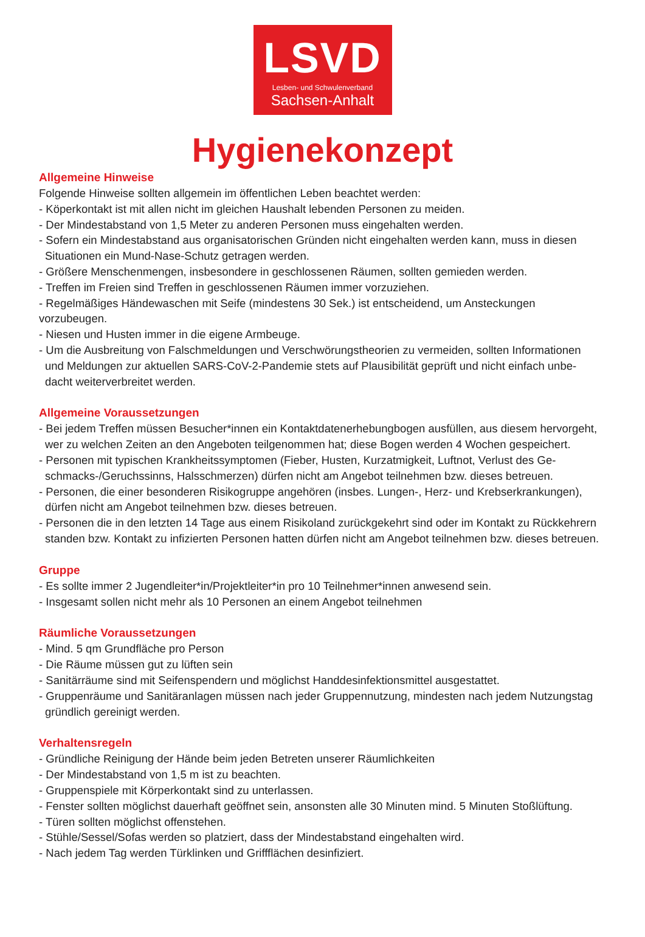LSVD
Lesben- und Schwulenverband
Sachsen-Anhalt
Hygienekonzept
Allgemeine Hinweise
Folgende Hinweise sollten allgemein im öffentlichen Leben beachtet werden:
- Köperkontakt ist mit allen nicht im gleichen Haushalt lebenden Personen zu meiden.
- Der Mindestabstand von 1,5 Meter zu anderen Personen muss eingehalten werden.
- Sofern ein Mindestabstand aus organisatorischen Gründen nicht eingehalten werden kann, muss in diesen
Situationen ein Mund-Nase-Schutz getragen werden.
- Größere Menschenmengen, insbesondere in geschlossenen Räumen, sollten gemieden werden.
- Treffen im Freien sind Treffen in geschlossenen Räumen immer vorzuziehen.
- Regelmäßiges Händewaschen mit Seife (mindestens 30 Sek.) ist entscheidend, um Ansteckungen vorzubeugen.
- Niesen und Husten immer in die eigene Armbeuge.
- Um die Ausbreitung von Falschmeldungen und Verschwörungstheorien zu vermeiden, sollten Informationen
und Meldungen zur aktuellen SARS-CoV-2-Pandemie stets auf Plausibilität geprüft und nicht einfach unbe-
dacht weiterverbreitet werden.
Allgemeine Voraussetzungen
- Bei jedem Treffen müssen Besucher*innen ein Kontaktdatenerhebungbogen ausfüllen, aus diesem hervorgeht,
wer zu welchen Zeiten an den Angeboten teilgenommen hat; diese Bogen werden 4 Wochen gespeichert.
- Personen mit typischen Krankheitssymptomen (Fieber, Husten, Kurzatmigkeit, Luftnot, Verlust des Ge-
schmacks-/Geruchssinns, Halsschmerzen) dürfen nicht am Angebot teilnehmen bzw. dieses betreuen.
- Personen, die einer besonderen Risikogruppe angehören (insbes. Lungen-, Herz- und Krebserkrankungen),
dürfen nicht am Angebot teilnehmen bzw. dieses betreuen.
- Personen die in den letzten 14 Tage aus einem Risikoland zurückgekehrt sind oder im Kontakt zu Rückkehrern
standen bzw. Kontakt zu infizierten Personen hatten dürfen nicht am Angebot teilnehmen bzw. dieses betreuen.
Gruppe
- Es sollte immer 2 Jugendleiter*in/Projektleiter*in pro 10 Teilnehmer*innen anwesend sein.
- Insgesamt sollen nicht mehr als 10 Personen an einem Angebot teilnehmen
Räumliche Voraussetzungen
- Mind. 5 qm Grundfläche pro Person
- Die Räume müssen gut zu lüften sein
- Sanitärräume sind mit Seifenspendern und möglichst Handdesinfektionsmittel ausgestattet.
- Gruppenräume und Sanitäranlagen müssen nach jeder Gruppennutzung, mindesten nach jedem Nutzungstag
gründlich gereinigt werden.
Verhaltensregeln
- Gründliche Reinigung der Hände beim jeden Betreten unserer Räumlichkeiten
- Der Mindestabstand von 1,5 m ist zu beachten.
- Gruppenspiele mit Körperkontakt sind zu unterlassen.
- Fenster sollten möglichst dauerhaft geöffnet sein, ansonsten alle 30 Minuten mind. 5 Minuten Stoßlüftung.
- Türen sollten möglichst offenstehen.
- Stühle/Sessel/Sofas werden so platziert, dass der Mindestabstand eingehalten wird.
- Nach jedem Tag werden Türklinken und Griffflächen desinfiziert.